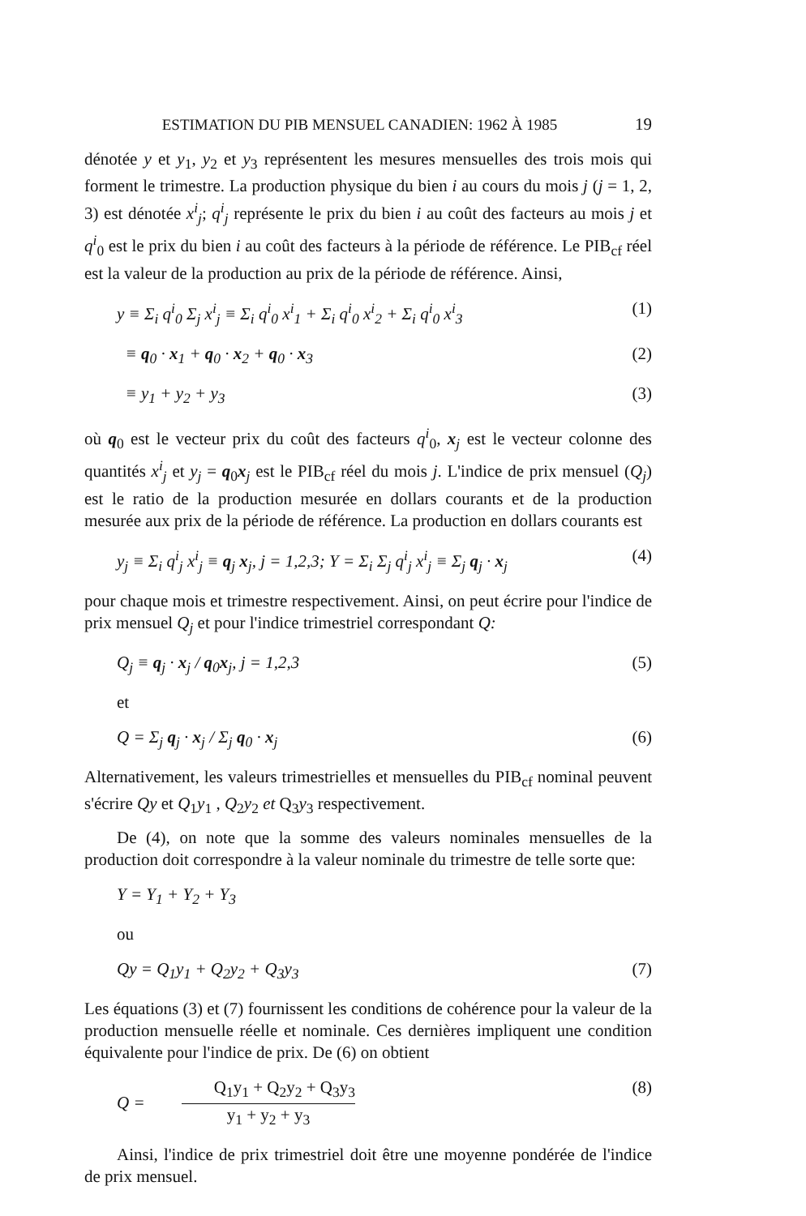ESTIMATION DU PIB MENSUEL CANADIEN: 1962 À 1985 19
dénotée y et y<sub>1</sub>, y<sub>2</sub> et y<sub>3</sub> représentent les mesures mensuelles des trois mois qui forment le trimestre. La production physique du bien i au cours du mois j (j = 1, 2, 3) est dénotée x<sup>i</sup><sub>j</sub>; q<sup>i</sup><sub>j</sub> représente le prix du bien i au coût des facteurs au mois j et q<sup>i</sup><sub>0</sub> est le prix du bien i au coût des facteurs à la période de référence. Le PIB<sub>cf</sub> réel est la valeur de la production au prix de la période de référence. Ainsi,
y ≡ Σ<sub>i</sub> q<sup>i</sup><sub>0</sub> Σ<sub>j</sub> x<sup>i</sup><sub>j</sub> ≡ Σ<sub>i</sub> q<sup>i</sup><sub>0</sub> x<sup>i</sup><sub>1</sub> + Σ<sub>i</sub> q<sup>i</sup><sub>0</sub> x<sup>i</sup><sub>2</sub> + Σ<sub>i</sub> q<sup>i</sup><sub>0</sub> x<sup>i</sup><sub>3</sub> (1)
≡ q<sub>0</sub> · x<sub>1</sub> + q<sub>0</sub> · x<sub>2</sub> + q<sub>0</sub> · x<sub>3</sub> (2)
≡ y<sub>1</sub> + y<sub>2</sub> + y<sub>3</sub> (3)
où q<sub>0</sub> est le vecteur prix du coût des facteurs q<sup>i</sup><sub>0</sub>, x<sub>j</sub> est le vecteur colonne des quantités x<sup>i</sup><sub>j</sub> et y<sub>j</sub> = q<sub>0</sub>x<sub>j</sub> est le PIB<sub>cf</sub> réel du mois j. L'indice de prix mensuel (Q<sub>j</sub>) est le ratio de la production mesurée en dollars courants et de la production mesurée aux prix de la période de référence. La production en dollars courants est
y<sub>j</sub> ≡ Σ<sub>i</sub> q<sup>i</sup><sub>j</sub> x<sup>i</sup><sub>j</sub> ≡ q<sub>j</sub> x<sub>j</sub>, j = 1,2,3; Y = Σ<sub>i</sub> Σ<sub>j</sub> q<sup>i</sup><sub>j</sub> x<sup>i</sup><sub>j</sub> ≡ Σ<sub>j</sub> q<sub>j</sub> · x<sub>j</sub> (4)
pour chaque mois et trimestre respectivement. Ainsi, on peut écrire pour l'indice de prix mensuel Q<sub>j</sub> et pour l'indice trimestriel correspondant Q:
Q<sub>j</sub> ≡ q<sub>j</sub> · x<sub>j</sub> / q<sub>0</sub>x<sub>j</sub>, j = 1,2,3 (5)
et
Q = Σ<sub>j</sub> q<sub>j</sub> · x<sub>j</sub> / Σ<sub>j</sub> q<sub>0</sub> · x<sub>j</sub> (6)
Alternativement, les valeurs trimestrielles et mensuelles du PIB<sub>cf</sub> nominal peuvent s'écrire Qy et Q<sub>1</sub>y<sub>1</sub> , Q<sub>2</sub>y<sub>2</sub> et Q<sub>3</sub>y<sub>3</sub> respectivement.
De (4), on note que la somme des valeurs nominales mensuelles de la production doit correspondre à la valeur nominale du trimestre de telle sorte que:
Y = Y<sub>1</sub> + Y<sub>2</sub> + Y<sub>3</sub>
ou
Qy = Q<sub>1</sub>y<sub>1</sub> + Q<sub>2</sub>y<sub>2</sub> + Q<sub>3</sub>y<sub>3</sub> (7)
Les équations (3) et (7) fournissent les conditions de cohérence pour la valeur de la production mensuelle réelle et nominale. Ces dernières impliquent une condition équivalente pour l'indice de prix. De (6) on obtient
Q = Q<sub>1</sub>y<sub>1</sub> + Q<sub>2</sub>y<sub>2</sub> + Q<sub>3</sub>y<sub>3</sub> y<sub>1</sub> + y<sub>2</sub> + y<sub>3</sub> (8)
Ainsi, l'indice de prix trimestriel doit être une moyenne pondérée de l'indice de prix mensuel.